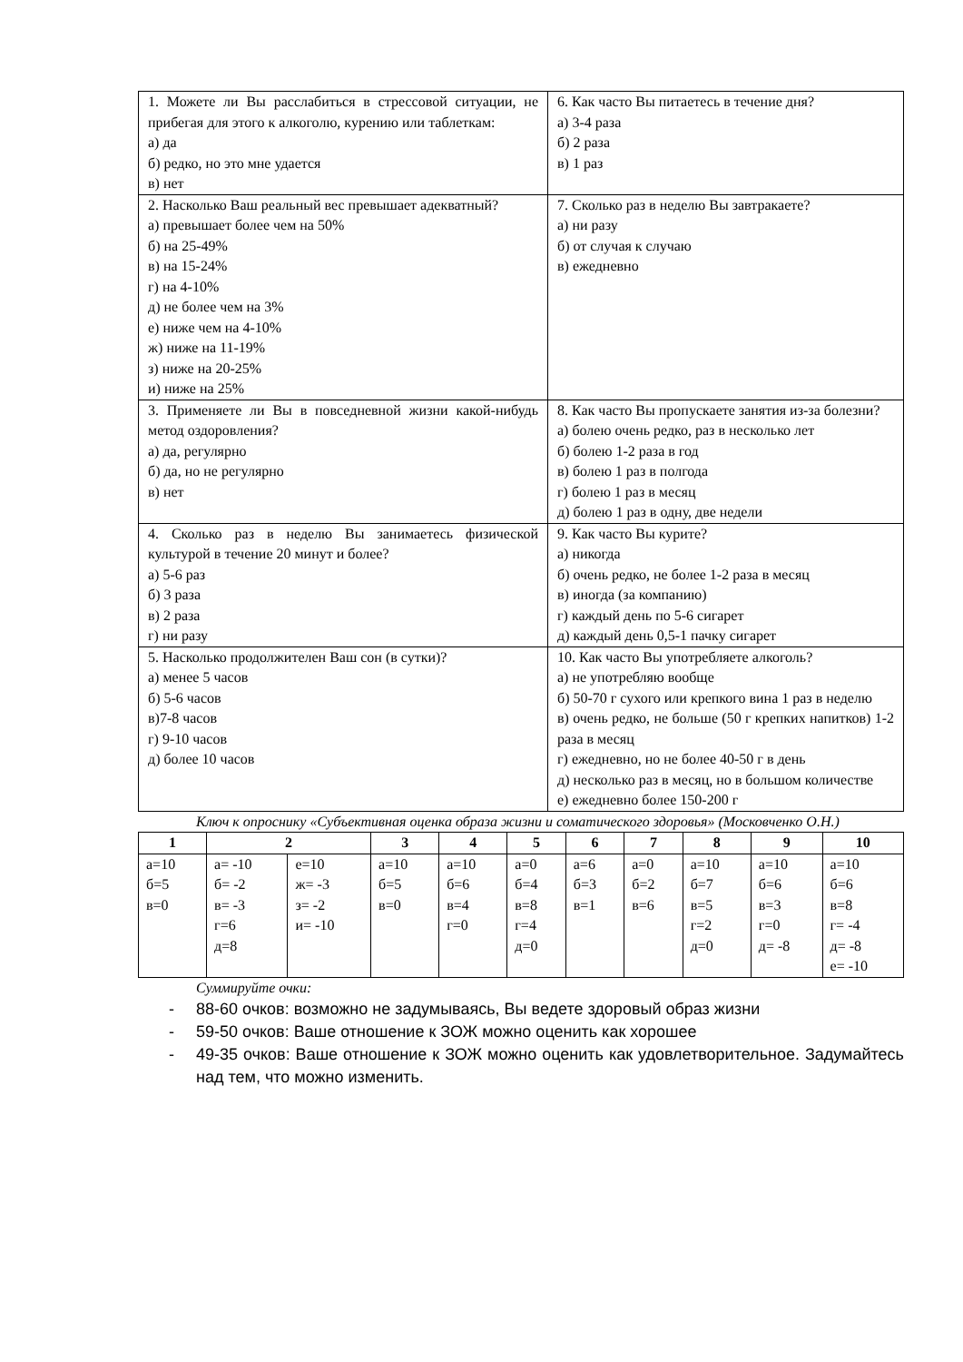| 1. Можете ли Вы расслабиться в стрессовой ситуации, не прибегая для этого к алкоголю, курению или таблеткам: а) да б) редко, но это мне удается в) нет | 6. Как часто Вы питаетесь в течение дня? а) 3-4 раза б) 2 раза в) 1 раз |
| 2. Насколько Ваш реальный вес превышает адекватный? а) превышает более чем на 50% б) на 25-49% в) на 15-24% г) на 4-10% д) не более чем на 3% е) ниже чем на 4-10% ж) ниже на 11-19% з) ниже на 20-25% и) ниже на 25% | 7. Сколько раз в неделю Вы завтракаете? а) ни разу б) от случая к случаю в) ежедневно |
| 3. Применяете ли Вы в повседневной жизни какой-нибудь метод оздоровления? а) да, регулярно б) да, но не регулярно в) нет | 8. Как часто Вы пропускаете занятия из-за болезни? а) болею очень редко, раз в несколько лет б) болею 1-2 раза в год в) болею 1 раз в полгода г) болею 1 раз в месяц д) болею 1 раз в одну, две недели |
| 4. Сколько раз в неделю Вы занимаетесь физической культурой в течение 20 минут и более? а) 5-6 раз б) 3 раза в) 2 раза г) ни разу | 9. Как часто Вы курите? а) никогда б) очень редко, не более 1-2 раза в месяц в) иногда (за компанию) г) каждый день по 5-6 сигарет д) каждый день 0,5-1 пачку сигарет |
| 5. Насколько продолжителен Ваш сон (в сутки)? а) менее 5 часов б) 5-6 часов в)7-8 часов г) 9-10 часов д) более 10 часов | 10. Как часто Вы употребляете алкоголь? а) не употребляю вообще б) 50-70 г сухого или крепкого вина 1 раз в неделю в) очень редко, не больше (50 г крепких напитков) 1-2 раза в месяц г) ежедневно, но не более 40-50 г в день д) несколько раз в месяц, но в большом количестве е) ежедневно более 150-200 г |
Ключ к опроснику «Субъективная оценка образа жизни и соматического здоровья» (Московченко О.Н.)
| 1 | 2 | | 3 | 4 | 5 | 6 | 7 | 8 | 9 | 10 |
| --- | --- | --- | --- | --- | --- | --- | --- | --- | --- | --- |
| а=10 б=5 в=0 | а= -10 б= -2 в= -3 г=6 д=8 | е=10 ж= -3 з= -2 и= -10 | а=10 б=5 в=0 | а=10 б=6 в=4 г=0 | а=0 б=4 в=8 г=4 д=0 | а=6 б=3 в=1 | а=0 б=2 в=6 | а=10 б=7 в=5 г=2 д=0 | а=10 б=6 в=3 г=0 д= -8 | а=10 б=6 в=8 г= -4 д= -8 е= -10 |
Суммируйте очки:
- 88-60 очков: возможно не задумываясь, Вы ведете здоровый образ жизни
- 59-50 очков: Ваше отношение к ЗОЖ можно оценить как хорошее
- 49-35 очков: Ваше отношение к ЗОЖ можно оценить как удовлетворительное. Задумайтесь над тем, что можно изменить.